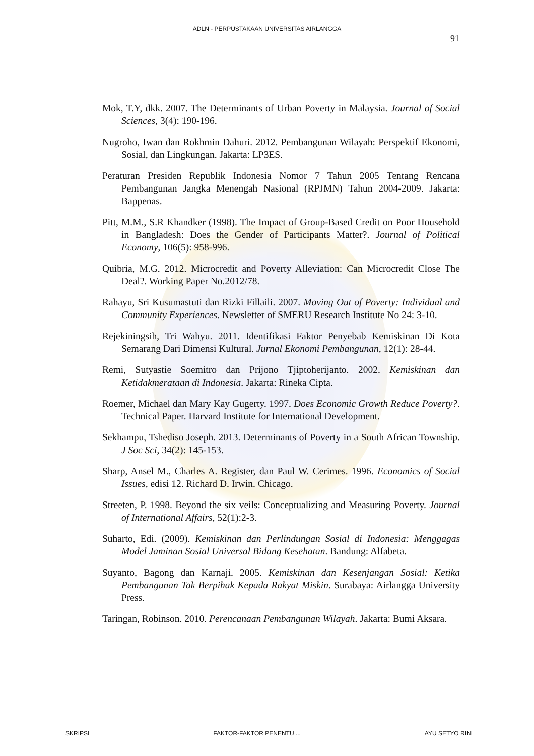ADLN - PERPUSTAKAAN UNIVERSITAS AIRLANGGA
91
Mok, T.Y, dkk. 2007. The Determinants of Urban Poverty in Malaysia. Journal of Social Sciences, 3(4): 190-196.
Nugroho, Iwan dan Rokhmin Dahuri. 2012. Pembangunan Wilayah: Perspektif Ekonomi, Sosial, dan Lingkungan. Jakarta: LP3ES.
Peraturan Presiden Republik Indonesia Nomor 7 Tahun 2005 Tentang Rencana Pembangunan Jangka Menengah Nasional (RPJMN) Tahun 2004-2009. Jakarta: Bappenas.
Pitt, M.M., S.R Khandker (1998). The Impact of Group-Based Credit on Poor Household in Bangladesh: Does the Gender of Participants Matter?. Journal of Political Economy, 106(5): 958-996.
Quibria, M.G. 2012. Microcredit and Poverty Alleviation: Can Microcredit Close The Deal?. Working Paper No.2012/78.
Rahayu, Sri Kusumastuti dan Rizki Fillaili. 2007. Moving Out of Poverty: Individual and Community Experiences. Newsletter of SMERU Research Institute No 24: 3-10.
Rejekiningsih, Tri Wahyu. 2011. Identifikasi Faktor Penyebab Kemiskinan Di Kota Semarang Dari Dimensi Kultural. Jurnal Ekonomi Pembangunan, 12(1): 28-44.
Remi, Sutyastie Soemitro dan Prijono Tjiptoherijanto. 2002. Kemiskinan dan Ketidakmerataan di Indonesia. Jakarta: Rineka Cipta.
Roemer, Michael dan Mary Kay Gugerty. 1997. Does Economic Growth Reduce Poverty?. Technical Paper. Harvard Institute for International Development.
Sekhampu, Tshediso Joseph. 2013. Determinants of Poverty in a South African Township. J Soc Sci, 34(2): 145-153.
Sharp, Ansel M., Charles A. Register, dan Paul W. Cerimes. 1996. Economics of Social Issues, edisi 12. Richard D. Irwin. Chicago.
Streeten, P. 1998. Beyond the six veils: Conceptualizing and Measuring Poverty. Journal of International Affairs, 52(1):2-3.
Suharto, Edi. (2009). Kemiskinan dan Perlindungan Sosial di Indonesia: Menggagas Model Jaminan Sosial Universal Bidang Kesehatan. Bandung: Alfabeta.
Suyanto, Bagong dan Karnaji. 2005. Kemiskinan dan Kesenjangan Sosial: Ketika Pembangunan Tak Berpihak Kepada Rakyat Miskin. Surabaya: Airlangga University Press.
Taringan, Robinson. 2010. Perencanaan Pembangunan Wilayah. Jakarta: Bumi Aksara.
SKRIPSI FAKTOR-FAKTOR PENENTU ... AYU SETYO RINI